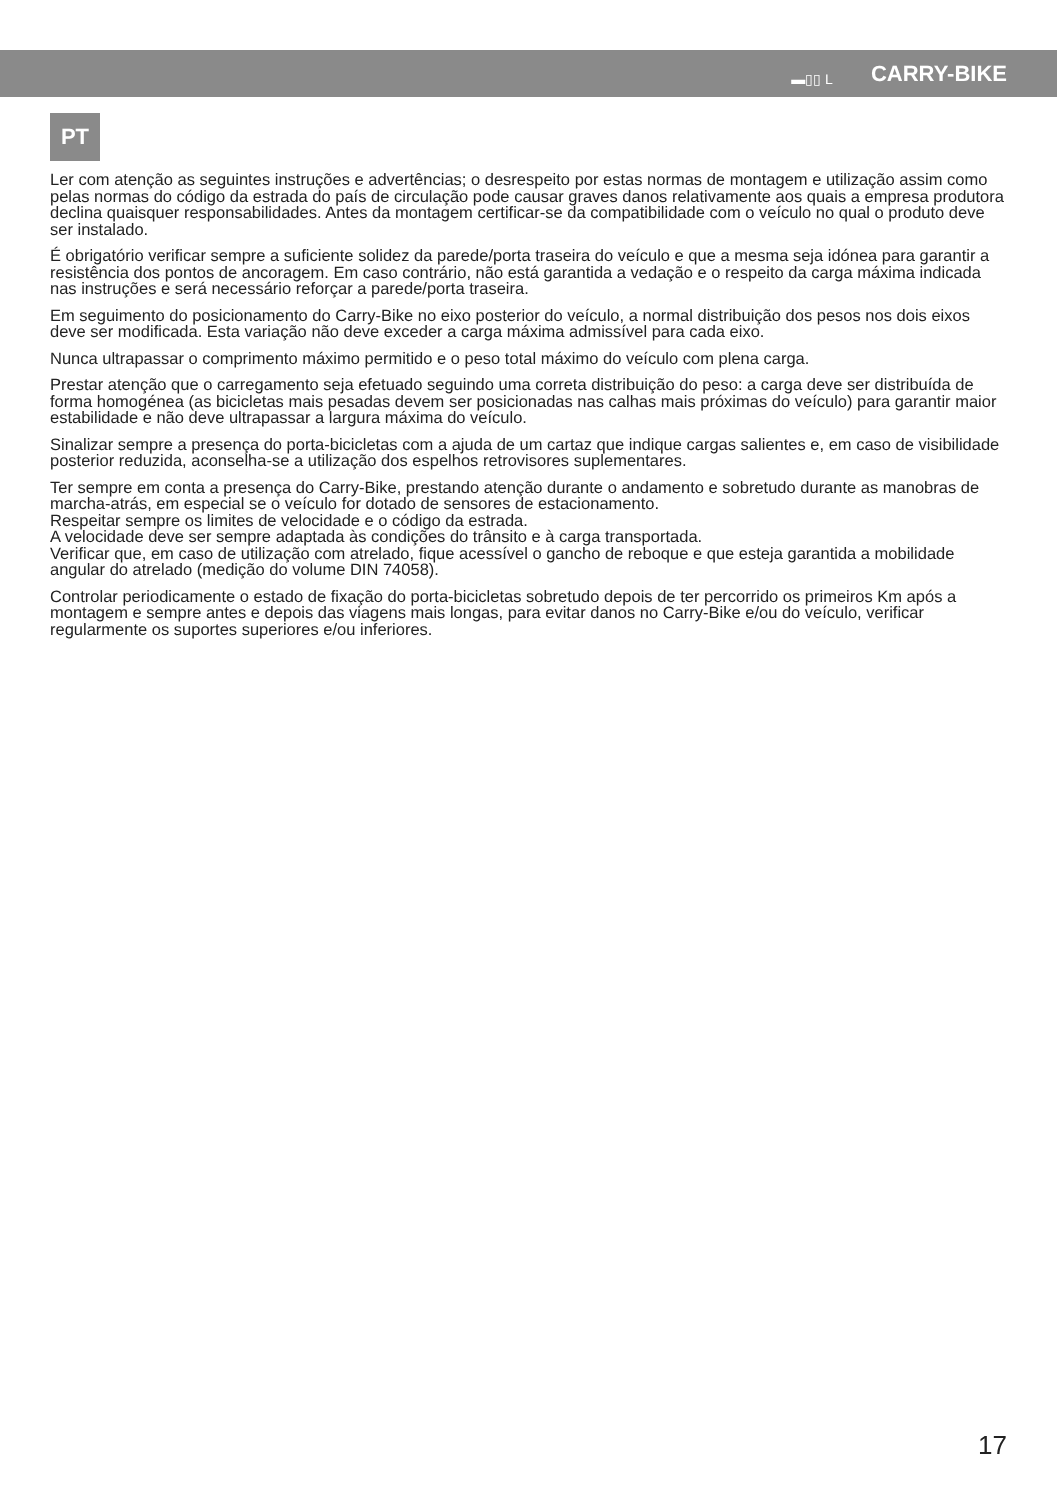▬▯▯ L CARRY-BIKE
PT
Ler com atenção as seguintes instruções e advertências; o desrespeito por estas normas de montagem e utilização assim como pelas normas do código da estrada do país de circulação pode causar graves danos relativamente aos quais a empresa produtora declina quaisquer responsabilidades. Antes da montagem certificar-se da compatibilidade com o veículo no qual o produto deve ser instalado.
É obrigatório verificar sempre a suficiente solidez da parede/porta traseira do veículo e que a mesma seja idónea para garantir a resistência dos pontos de ancoragem. Em caso contrário, não está garantida a vedação e o respeito da carga máxima indicada nas instruções e será necessário reforçar a parede/porta traseira.
Em seguimento do posicionamento do Carry-Bike no eixo posterior do veículo, a normal distribuição dos pesos nos dois eixos deve ser modificada. Esta variação não deve exceder a carga máxima admissível para cada eixo.
Nunca ultrapassar o comprimento máximo permitido e o peso total máximo do veículo com plena carga.
Prestar atenção que o carregamento seja efetuado seguindo uma correta distribuição do peso: a carga deve ser distribuída de forma homogénea (as bicicletas mais pesadas devem ser posicionadas nas calhas mais próximas do veículo) para garantir maior estabilidade e não deve ultrapassar a largura máxima do veículo.
Sinalizar sempre a presença do porta-bicicletas com a ajuda de um cartaz que indique cargas salientes e, em caso de visibilidade posterior reduzida, aconselha-se a utilização dos espelhos retrovisores suplementares.
Ter sempre em conta a presença do Carry-Bike, prestando atenção durante o andamento e sobretudo durante as manobras de marcha-atrás, em especial se o veículo for dotado de sensores de estacionamento.
Respeitar sempre os limites de velocidade e o código da estrada.
A velocidade deve ser sempre adaptada às condições do trânsito e à carga transportada.
Verificar que, em caso de utilização com atrelado, fique acessível o gancho de reboque e que esteja garantida a mobilidade angular do atrelado (medição do volume DIN 74058).
Controlar periodicamente o estado de fixação do porta-bicicletas sobretudo depois de ter percorrido os primeiros Km após a montagem e sempre antes e depois das viagens mais longas, para evitar danos no Carry-Bike e/ou do veículo, verificar regularmente os suportes superiores e/ou inferiores.
17